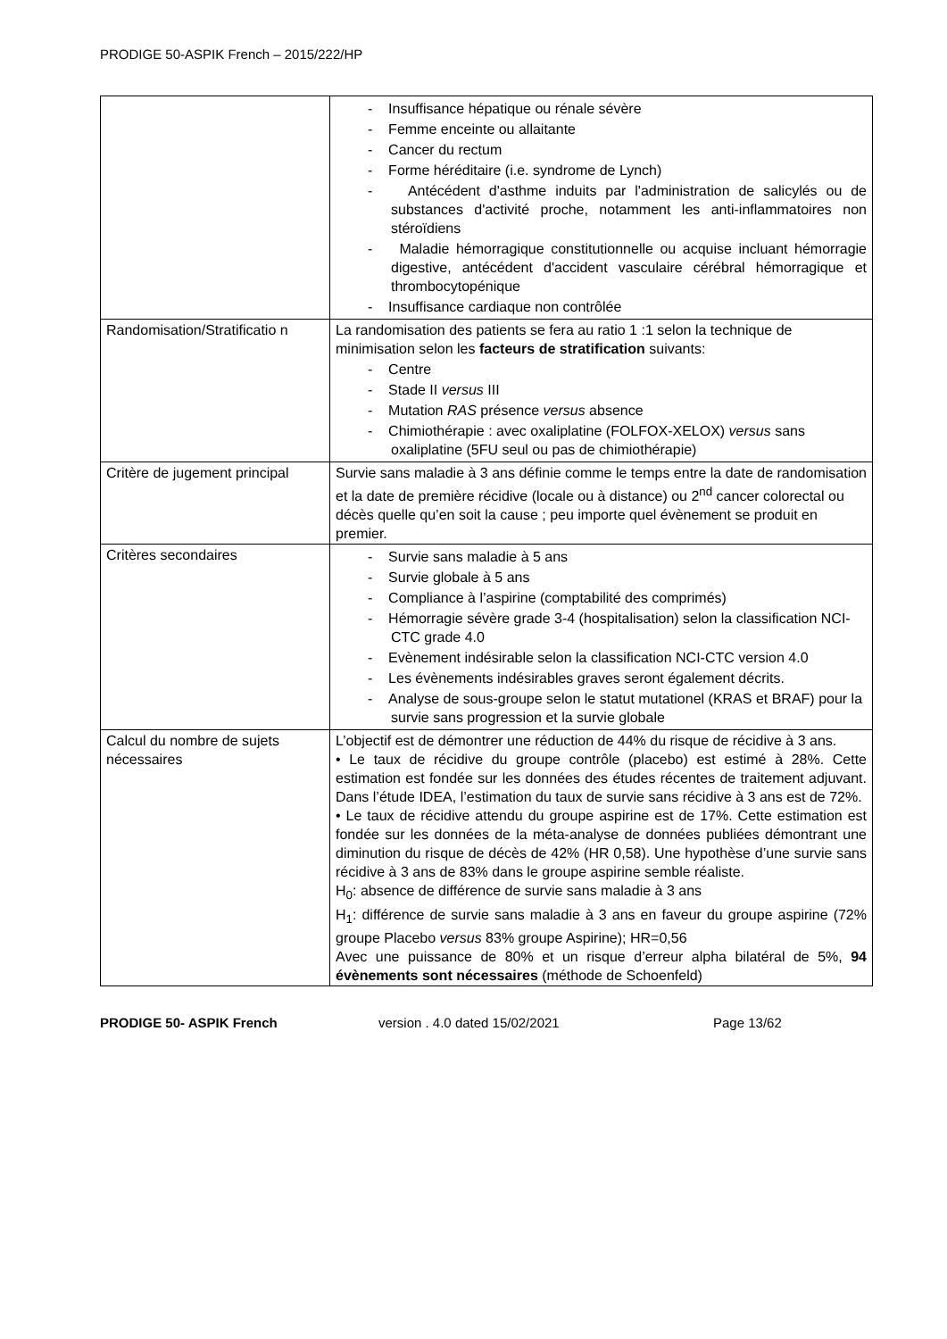PRODIGE 50-ASPIK French – 2015/222/HP
| | - Insuffisance hépatique ou rénale sévère - Femme enceinte ou allaitante - Cancer du rectum - Forme héréditaire (i.e. syndrome de Lynch) - Antécédent d'asthme induits par l'administration de salicylés ou de substances d'activité proche, notamment les anti-inflammatoires non stéroïdiens - Maladie hémorragique constitutionnelle ou acquise incluant hémorragie digestive, antécédent d'accident vasculaire cérébral hémorragique et thrombocytopénique - Insuffisance cardiaque non contrôlée |
| Randomisation/Stratificatio n | La randomisation des patients se fera au ratio 1 :1 selon la technique de minimisation selon les facteurs de stratification suivants: - Centre - Stade II versus III - Mutation RAS présence versus absence - Chimiothérapie : avec oxaliplatine (FOLFOX-XELOX) versus sans oxaliplatine (5FU seul ou pas de chimiothérapie) |
| Critère de jugement principal | Survie sans maladie à 3 ans définie comme le temps entre la date de randomisation et la date de première récidive (locale ou à distance) ou 2<sup>nd</sup> cancer colorectal ou décès quelle qu’en soit la cause ; peu importe quel évènement se produit en premier. |
| Critères secondaires | - Survie sans maladie à 5 ans - Survie globale à 5 ans - Compliance à l’aspirine (comptabilité des comprimés) - Hémorragie sévère grade 3-4 (hospitalisation) selon la classification NCI-CTC grade 4.0 - Evènement indésirable selon la classification NCI-CTC version 4.0 - Les évènements indésirables graves seront également décrits. - Analyse de sous-groupe selon le statut mutationel (KRAS et BRAF) pour la survie sans progression et la survie globale |
| Calcul du nombre de sujets nécessaires | L’objectif est de démontrer une réduction de 44% du risque de récidive à 3 ans. • Le taux de récidive du groupe contrôle (placebo) est estimé à 28%. Cette estimation est fondée sur les données des études récentes de traitement adjuvant. Dans l’étude IDEA, l’estimation du taux de survie sans récidive à 3 ans est de 72%. • Le taux de récidive attendu du groupe aspirine est de 17%. Cette estimation est fondée sur les données de la méta-analyse de données publiées démontrant une diminution du risque de décès de 42% (HR 0,58). Une hypothèse d’une survie sans récidive à 3 ans de 83% dans le groupe aspirine semble réaliste. H<sub>0</sub>: absence de différence de survie sans maladie à 3 ans H<sub>1</sub>: différence de survie sans maladie à 3 ans en faveur du groupe aspirine (72% groupe Placebo versus 83% groupe Aspirine); HR=0,56 Avec une puissance de 80% et un risque d’erreur alpha bilatéral de 5%, 94 évènements sont nécessaires (méthode de Schoenfeld) |
PRODIGE 50- ASPIK French version . 4.0 dated 15/02/2021 Page 13/62